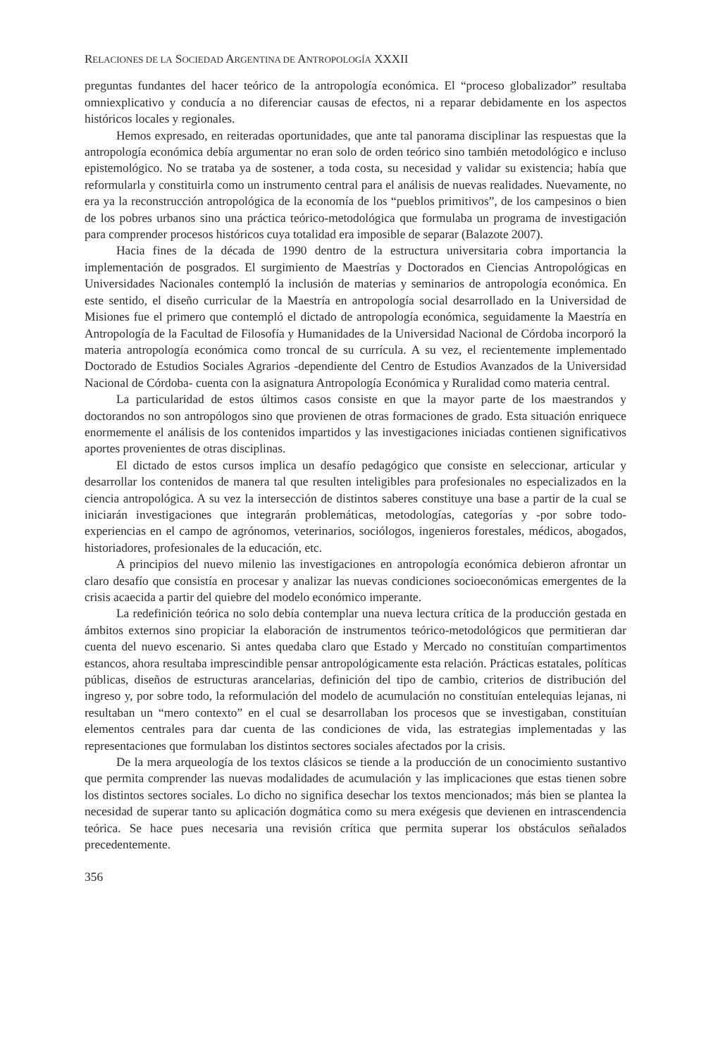RELACIONES DE LA SOCIEDAD ARGENTINA DE ANTROPOLOGÍA XXXII
preguntas fundantes del hacer teórico de la antropología económica. El “proceso globalizador” resultaba omniexplicativo y conducía a no diferenciar causas de efectos, ni a reparar debidamente en los aspectos históricos locales y regionales.
Hemos expresado, en reiteradas oportunidades, que ante tal panorama disciplinar las respuestas que la antropología económica debía argumentar no eran solo de orden teórico sino también metodológico e incluso epistemológico. No se trataba ya de sostener, a toda costa, su necesidad y validar su existencia; había que reformularla y constituirla como un instrumento central para el análisis de nuevas realidades. Nuevamente, no era ya la reconstrucción antropológica de la economía de los “pueblos primitivos”, de los campesinos o bien de los pobres urbanos sino una práctica teórico-metodológica que formulaba un programa de investigación para comprender procesos históricos cuya totalidad era imposible de separar (Balazote 2007).
Hacia fines de la década de 1990 dentro de la estructura universitaria cobra importancia la implementación de posgrados. El surgimiento de Maestrías y Doctorados en Ciencias Antropológicas en Universidades Nacionales contempló la inclusión de materias y seminarios de antropología económica. En este sentido, el diseño curricular de la Maestría en antropología social desarrollado en la Universidad de Misiones fue el primero que contempló el dictado de antropología económica, seguidamente la Maestría en Antropología de la Facultad de Filosofía y Humanidades de la Universidad Nacional de Córdoba incorporó la materia antropología económica como troncal de su currícula. A su vez, el recientemente implementado Doctorado de Estudios Sociales Agrarios -dependiente del Centro de Estudios Avanzados de la Universidad Nacional de Córdoba- cuenta con la asignatura Antropología Económica y Ruralidad como materia central.
La particularidad de estos últimos casos consiste en que la mayor parte de los maestrandos y doctorandos no son antropólogos sino que provienen de otras formaciones de grado. Esta situación enriquece enormemente el análisis de los contenidos impartidos y las investigaciones iniciadas contienen significativos aportes provenientes de otras disciplinas.
El dictado de estos cursos implica un desafío pedagógico que consiste en seleccionar, articular y desarrollar los contenidos de manera tal que resulten inteligibles para profesionales no especializados en la ciencia antropológica. A su vez la intersección de distintos saberes constituye una base a partir de la cual se iniciarán investigaciones que integrarán problemáticas, metodologías, categorías y -por sobre todo- experiencias en el campo de agrónomos, veterinarios, sociólogos, ingenieros forestales, médicos, abogados, historiadores, profesionales de la educación, etc.
A principios del nuevo milenio las investigaciones en antropología económica debieron afrontar un claro desafío que consistía en procesar y analizar las nuevas condiciones socioeconómicas emergentes de la crisis acaecida a partir del quiebre del modelo económico imperante.
La redefinición teórica no solo debía contemplar una nueva lectura crítica de la producción gestada en ámbitos externos sino propiciar la elaboración de instrumentos teórico-metodológicos que permitieran dar cuenta del nuevo escenario. Si antes quedaba claro que Estado y Mercado no constituían compartimentos estancos, ahora resultaba imprescindible pensar antropológicamente esta relación. Prácticas estatales, políticas públicas, diseños de estructuras arancelarias, definición del tipo de cambio, criterios de distribución del ingreso y, por sobre todo, la reformulación del modelo de acumulación no constituían entelequias lejanas, ni resultaban un “mero contexto” en el cual se desarrollaban los procesos que se investigaban, constituían elementos centrales para dar cuenta de las condiciones de vida, las estrategias implementadas y las representaciones que formulaban los distintos sectores sociales afectados por la crisis.
De la mera arqueología de los textos clásicos se tiende a la producción de un conocimiento sustantivo que permita comprender las nuevas modalidades de acumulación y las implicaciones que estas tienen sobre los distintos sectores sociales. Lo dicho no significa desechar los textos mencionados; más bien se plantea la necesidad de superar tanto su aplicación dogmática como su mera exégesis que devienen en intrascendencia teórica. Se hace pues necesaria una revisión crítica que permita superar los obstáculos señalados precedentemente.
356